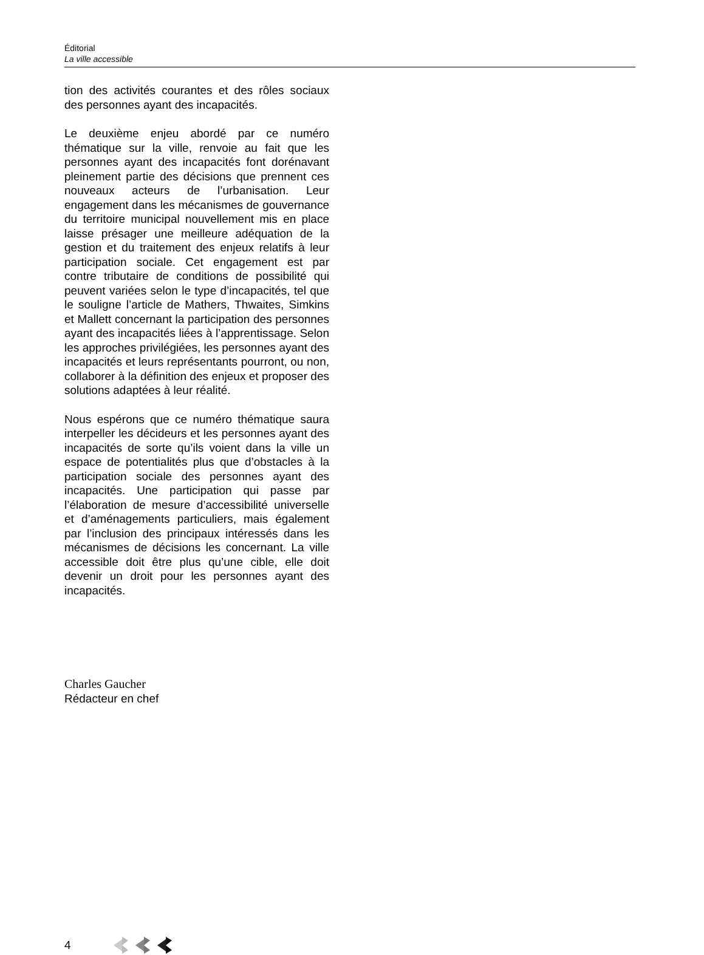Éditorial
La ville accessible
tion des activités courantes et des rôles sociaux des personnes ayant des incapacités.
Le deuxième enjeu abordé par ce numéro thématique sur la ville, renvoie au fait que les personnes ayant des incapacités font dorénavant pleinement partie des décisions que prennent ces nouveaux acteurs de l’urbanisation. Leur engagement dans les mécanismes de gouvernance du territoire municipal nouvellement mis en place laisse présager une meilleure adéquation de la gestion et du traitement des enjeux relatifs à leur participation sociale. Cet engagement est par contre tributaire de conditions de possibilité qui peuvent variées selon le type d’incapacités, tel que le souligne l’article de Mathers, Thwaites, Simkins et Mallett concernant la participation des personnes ayant des incapacités liées à l’apprentissage. Selon les approches privilégiées, les personnes ayant des incapacités et leurs représentants pourront, ou non, collaborer à la définition des enjeux et proposer des solutions adaptées à leur réalité.
Nous espérons que ce numéro thématique saura interpeller les décideurs et les personnes ayant des incapacités de sorte qu’ils voient dans la ville un espace de potentialités plus que d’obstacles à la participation sociale des personnes ayant des incapacités. Une participation qui passe par l’élaboration de mesure d’accessibilité universelle et d’aménagements particuliers, mais également par l’inclusion des principaux intéressés dans les mécanismes de décisions les concernant. La ville accessible doit être plus qu’une cible, elle doit devenir un droit pour les personnes ayant des incapacités.
Charles Gaucher
Rédacteur en chef
4